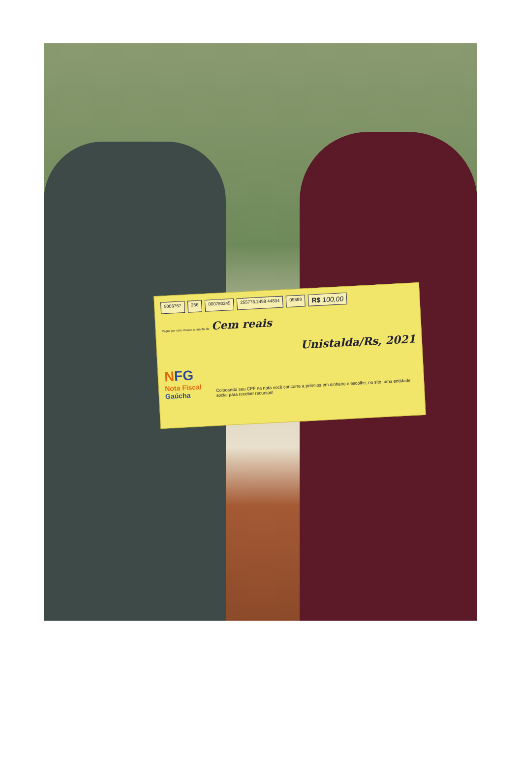5008767 256 000780245 255778.2458.44834 05889 R$ 100,00
Pague por este cheque a quantia de Cem reais
Unistalda/Rs, 2021
NFG
Nota Fiscal Gaúcha
Colocando seu CPF na nota você concorre a prêmios em dinheiro e escolhe, no site, uma entidade social para receber recursos!